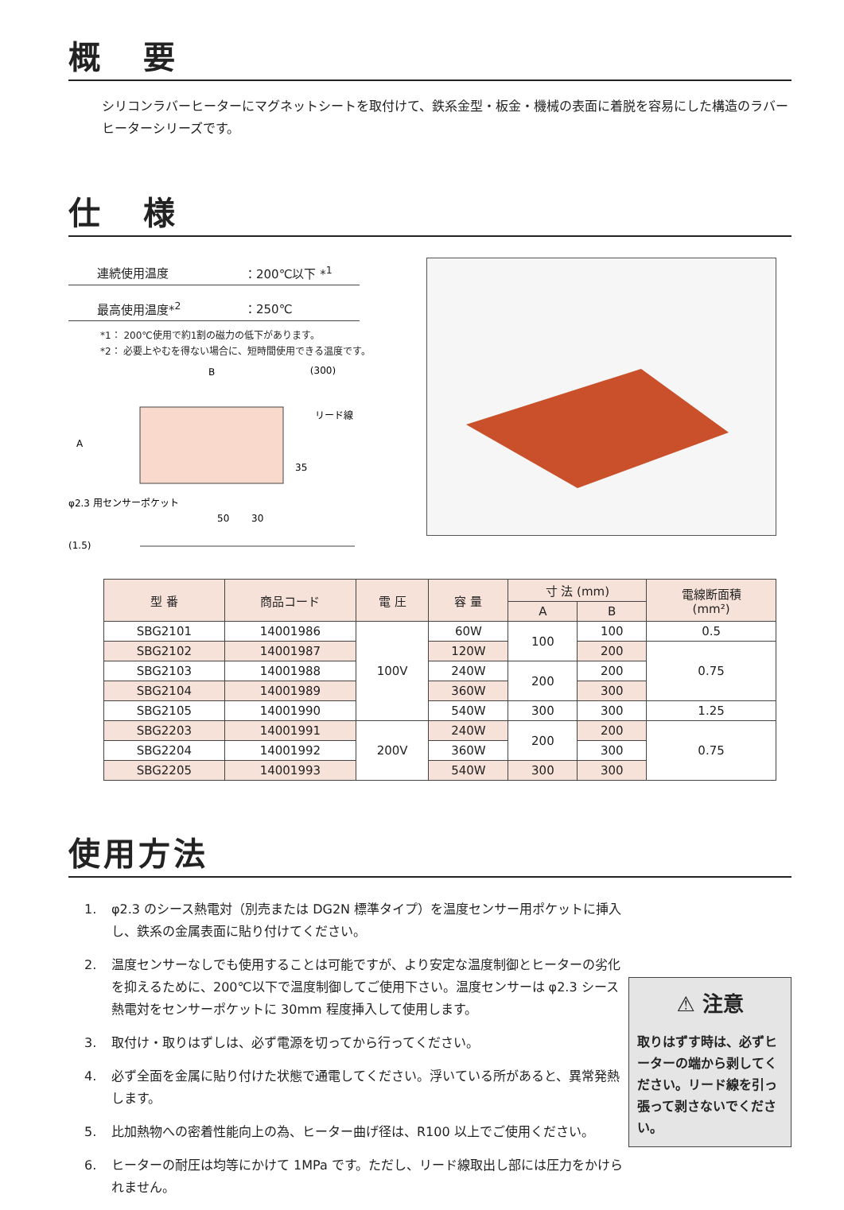概 要
シリコンラバーヒーターにマグネットシートを取付けて、鉄系金型・板金・機械の表面に着脱を容易にした構造のラバーヒーターシリーズです。
仕 様
連続使用温度 ：200℃以下 *<sup>1</sup>
最高使用温度*<sup>2</sup> ：250℃
*1： 200℃使用で約1割の磁力の低下があります。
*2： 必要上やむを得ない場合に、短時間使用できる温度です。
B
(300)
リード線
A
35
φ2.3 用センサーポケット
50
30
(1.5)
| 型 番 | 商品コード | 電 圧 | 容 量 | 寸 法 (mm) | | 電線断面積 (mm²) |
| --- | --- | --- | --- | --- | --- | --- |
| | | | | A | B | |
| SBG2101 | 14001986 | 100V | 60W | 100 | 100 | 0.5 |
| SBG2102 | 14001987 | | 120W | | 200 | 0.75 |
| SBG2103 | 14001988 | | 240W | 200 | 200 | |
| SBG2104 | 14001989 | | 360W | | 300 | |
| SBG2105 | 14001990 | | 540W | 300 | 300 | 1.25 |
| SBG2203 | 14001991 | 200V | 240W | 200 | 200 | 0.75 |
| SBG2204 | 14001992 | | 360W | | 300 | |
| SBG2205 | 14001993 | | 540W | 300 | 300 | |
使用方法
1. φ2.3 のシース熱電対（別売または DG2N 標準タイプ）を温度センサー用ポケットに挿入し、鉄系の金属表面に貼り付けてください。
2. 温度センサーなしでも使用することは可能ですが、より安定な温度制御とヒーターの劣化を抑えるために、200℃以下で温度制御してご使用下さい。温度センサーは φ2.3 シース熱電対をセンサーポケットに 30mm 程度挿入して使用します。
3. 取付け・取りはずしは、必ず電源を切ってから行ってください。
4. 必ず全面を金属に貼り付けた状態で通電してください。浮いている所があると、異常発熱します。
5. 比加熱物への密着性能向上の為、ヒーター曲げ径は、R100 以上でご使用ください。
6. ヒーターの耐圧は均等にかけて 1MPa です。ただし、リード線取出し部には圧力をかけられません。
⚠ 注意
取りはずす時は、必ずヒーターの端から剥してください。リード線を引っ張って剥さないでください。